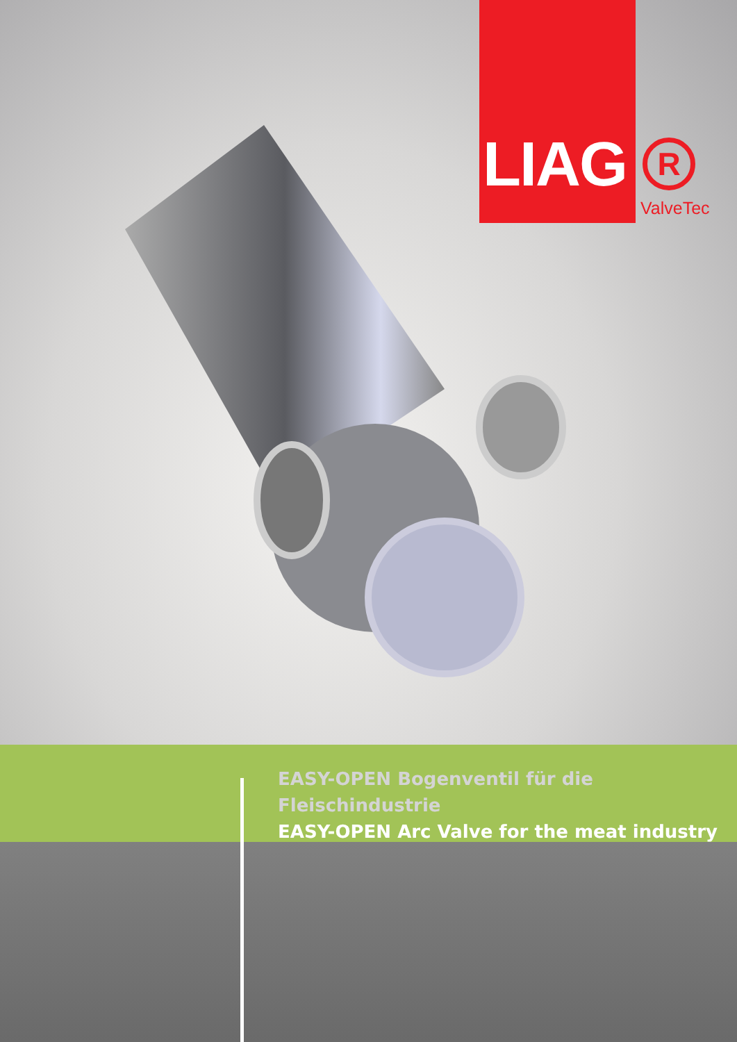LIAG
R
ValveTec
EASY-OPEN Bogenventil für die Fleischindustrie
EASY-OPEN Arc Valve for the meat industry